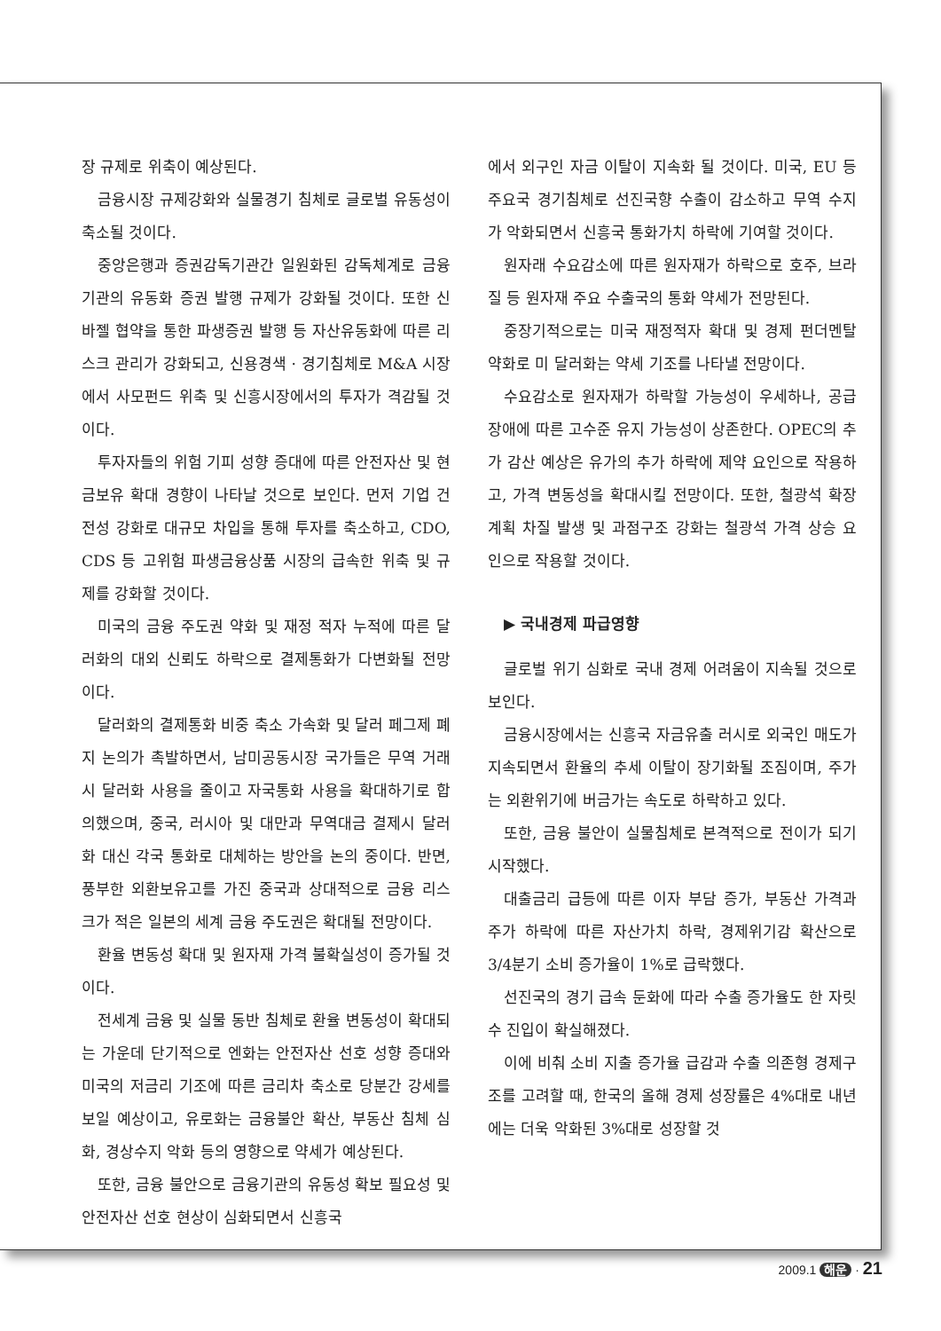장 규제로 위축이 예상된다.
금융시장 규제강화와 실물경기 침체로 글로벌 유동성이 축소될 것이다.
중앙은행과 증권감독기관간 일원화된 감독체계로 금융기관의 유동화 증권 발행 규제가 강화될 것이다. 또한 신바젤 협약을 통한 파생증권 발행 등 자산유동화에 따른 리스크 관리가 강화되고, 신용경색 · 경기침체로 M&A 시장에서 사모펀드 위축 및 신흥시장에서의 투자가 격감될 것이다.
투자자들의 위험 기피 성향 증대에 따른 안전자산 및 현금보유 확대 경향이 나타날 것으로 보인다. 먼저 기업 건전성 강화로 대규모 차입을 통해 투자를 축소하고, CDO, CDS 등 고위험 파생금융상품 시장의 급속한 위축 및 규제를 강화할 것이다.
미국의 금융 주도권 약화 및 재정 적자 누적에 따른 달러화의 대외 신뢰도 하락으로 결제통화가 다변화될 전망이다.
달러화의 결제통화 비중 축소 가속화 및 달러 페그제 폐지 논의가 촉발하면서, 남미공동시장 국가들은 무역 거래시 달러화 사용을 줄이고 자국통화 사용을 확대하기로 합의했으며, 중국, 러시아 및 대만과 무역대금 결제시 달러화 대신 각국 통화로 대체하는 방안을 논의 중이다. 반면, 풍부한 외환보유고를 가진 중국과 상대적으로 금융 리스크가 적은 일본의 세계 금융 주도권은 확대될 전망이다.
환율 변동성 확대 및 원자재 가격 불확실성이 증가될 것이다.
전세계 금융 및 실물 동반 침체로 환율 변동성이 확대되는 가운데 단기적으로 엔화는 안전자산 선호 성향 증대와 미국의 저금리 기조에 따른 금리차 축소로 당분간 강세를 보일 예상이고, 유로화는 금융불안 확산, 부동산 침체 심화, 경상수지 악화 등의 영향으로 약세가 예상된다.
또한, 금융 불안으로 금융기관의 유동성 확보 필요성 및 안전자산 선호 현상이 심화되면서 신흥국
에서 외구인 자금 이탈이 지속화 될 것이다. 미국, EU 등 주요국 경기침체로 선진국향 수출이 감소하고 무역 수지가 악화되면서 신흥국 통화가치 하락에 기여할 것이다.
원자래 수요감소에 따른 원자재가 하락으로 호주, 브라질 등 원자재 주요 수출국의 통화 약세가 전망된다.
중장기적으로는 미국 재정적자 확대 및 경제 펀더멘탈 약화로 미 달러화는 약세 기조를 나타낼 전망이다.
수요감소로 원자재가 하락할 가능성이 우세하나, 공급장애에 따른 고수준 유지 가능성이 상존한다. OPEC의 추가 감산 예상은 유가의 추가 하락에 제약 요인으로 작용하고, 가격 변동성을 확대시킬 전망이다. 또한, 철광석 확장 계획 차질 발생 및 과점구조 강화는 철광석 가격 상승 요인으로 작용할 것이다.
▶ 국내경제 파급영향
글로벌 위기 심화로 국내 경제 어려움이 지속될 것으로 보인다.
금융시장에서는 신흥국 자금유출 러시로 외국인 매도가 지속되면서 환율의 추세 이탈이 장기화될 조짐이며, 주가는 외환위기에 버금가는 속도로 하락하고 있다.
또한, 금융 불안이 실물침체로 본격적으로 전이가 되기 시작했다.
대출금리 급등에 따른 이자 부담 증가, 부동산 가격과 주가 하락에 따른 자산가치 하락, 경제위기감 확산으로 3/4분기 소비 증가율이 1%로 급락했다.
선진국의 경기 급속 둔화에 따라 수출 증가율도 한 자릿수 진입이 확실해졌다.
이에 비춰 소비 지출 증가율 급감과 수출 의존형 경제구조를 고려할 때, 한국의 올해 경제 성장률은 4%대로 내년에는 더욱 악화된 3%대로 성장할 것
2009.1 해운 · 21